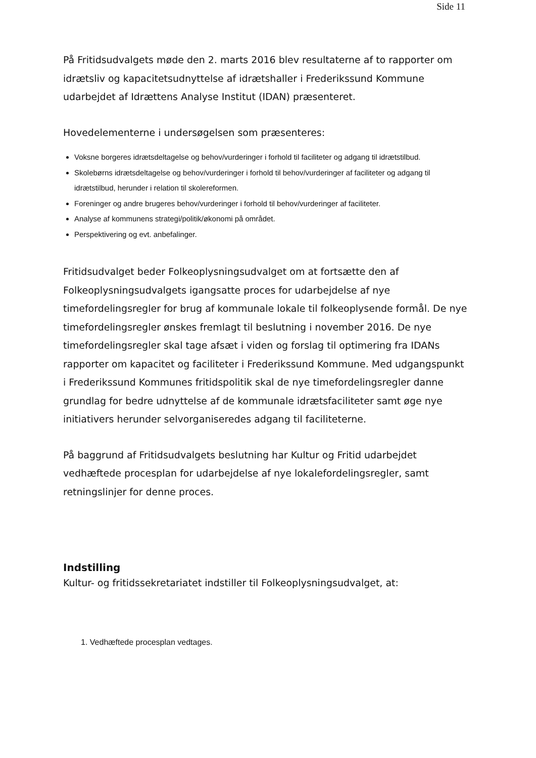Side 11
På Fritidsudvalgets møde den 2. marts 2016 blev resultaterne af to rapporter om idrætsliv og kapacitetsudnyttelse af idrætshaller i Frederikssund Kommune udarbejdet af Idrættens Analyse Institut (IDAN) præsenteret.
Hovedelementerne i undersøgelsen som præsenteres:
Voksne borgeres idrætsdeltagelse og behov/vurderinger i forhold til faciliteter og adgang til idrætstilbud.
Skolebørns idrætsdeltagelse og behov/vurderinger i forhold til behov/vurderinger af faciliteter og adgang til idrætstilbud, herunder i relation til skolereformen.
Foreninger og andre brugeres behov/vurderinger i forhold til behov/vurderinger af faciliteter.
Analyse af kommunens strategi/politik/økonomi på området.
Perspektivering og evt. anbefalinger.
Fritidsudvalget beder Folkeoplysningsudvalget om at fortsætte den af Folkeoplysningsudvalgets igangsatte proces for udarbejdelse af nye timefordelingsregler for brug af kommunale lokale til folkeoplysende formål. De nye timefordelingsregler ønskes fremlagt til beslutning i november 2016. De nye timefordelingsregler skal tage afsæt i viden og forslag til optimering fra IDANs rapporter om kapacitet og faciliteter i Frederikssund Kommune. Med udgangspunkt i Frederikssund Kommunes fritidspolitik skal de nye timefordelingsregler danne grundlag for bedre udnyttelse af de kommunale idrætsfaciliteter samt øge nye initiativers herunder selvorganiseredes adgang til faciliteterne.
På baggrund af Fritidsudvalgets beslutning har Kultur og Fritid udarbejdet vedhæftede procesplan for udarbejdelse af nye lokalefordelingsregler, samt retningslinjer for denne proces.
Indstilling
Kultur- og fritidssekretariatet indstiller til Folkeoplysningsudvalget, at:
1. Vedhæftede procesplan vedtages.